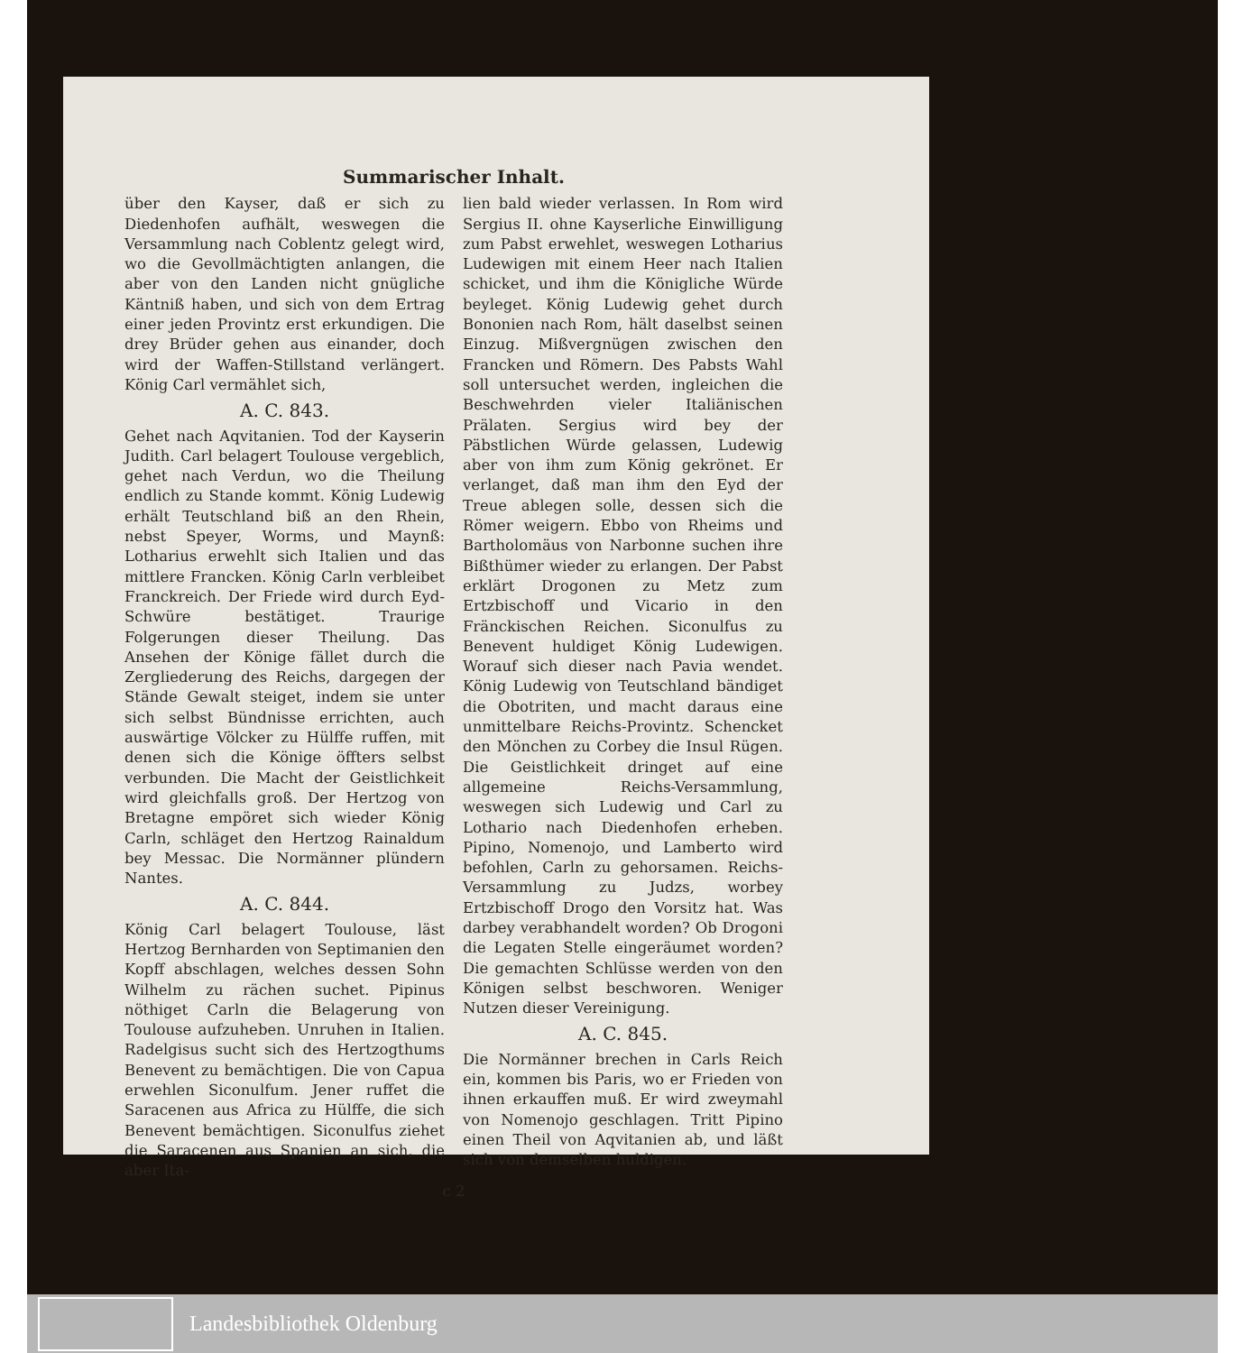Summarischer Inhalt.
über den Kayser, daß er sich zu Diedenhofen aufhält, weswegen die Versammlung nach Coblentz gelegt wird, wo die Gevollmächtigten anlangen, die aber von den Landen nicht gnügliche Käntniß haben, und sich von dem Ertrag einer jeden Provintz erst erkundigen. Die drey Brüder gehen aus einander, doch wird der Waffen-Stillstand verlängert. König Carl vermählet sich,
A. C. 843.
Gehet nach Aqvitanien. Tod der Kayserin Judith. Carl belagert Toulouse vergeblich, gehet nach Verdun, wo die Theilung endlich zu Stande kommt. König Ludewig erhält Teutschland biß an den Rhein, nebst Speyer, Worms, und Maynß: Lotharius erwehlt sich Italien und das mittlere Francken. König Carln verbleibet Franckreich. Der Friede wird durch Eyd-Schwüre bestätiget. Traurige Folgerungen dieser Theilung. Das Ansehen der Könige fället durch die Zergliederung des Reichs, dargegen der Stände Gewalt steiget, indem sie unter sich selbst Bündnisse errichten, auch auswärtige Völcker zu Hülffe ruffen, mit denen sich die Könige öffters selbst verbunden. Die Macht der Geistlichkeit wird gleichfalls groß. Der Hertzog von Bretagne empöret sich wieder König Carln, schläget den Hertzog Rainaldum bey Messac. Die Normänner plündern Nantes.
A. C. 844.
König Carl belagert Toulouse, läst Hertzog Bernharden von Septimanien den Kopff abschlagen, welches dessen Sohn Wilhelm zu rächen suchet. Pipinus nöthiget Carln die Belagerung von Toulouse aufzuheben. Unruhen in Italien. Radelgisus sucht sich des Hertzogthums Benevent zu bemächtigen. Die von Capua erwehlen Siconulfum. Jener ruffet die Saracenen aus Africa zu Hülffe, die sich Benevent bemächtigen. Siconulfus ziehet die Saracenen aus Spanien an sich, die aber Ita-
lien bald wieder verlassen. In Rom wird Sergius II. ohne Kayserliche Einwilligung zum Pabst erwehlet, weswegen Lotharius Ludewigen mit einem Heer nach Italien schicket, und ihm die Königliche Würde beyleget. König Ludewig gehet durch Bononien nach Rom, hält daselbst seinen Einzug. Mißvergnügen zwischen den Francken und Römern. Des Pabsts Wahl soll untersuchet werden, ingleichen die Beschwehrden vieler Italiänischen Prälaten. Sergius wird bey der Päbstlichen Würde gelassen, Ludewig aber von ihm zum König gekrönet. Er verlanget, daß man ihm den Eyd der Treue ablegen solle, dessen sich die Römer weigern. Ebbo von Rheims und Bartholomäus von Narbonne suchen ihre Bißthümer wieder zu erlangen. Der Pabst erklärt Drogonen zu Metz zum Ertzbischoff und Vicario in den Fränckischen Reichen. Siconulfus zu Benevent huldiget König Ludewigen. Worauf sich dieser nach Pavia wendet. König Ludewig von Teutschland bändiget die Obotriten, und macht daraus eine unmittelbare Reichs-Provintz. Schencket den Mönchen zu Corbey die Insul Rügen. Die Geistlichkeit dringet auf eine allgemeine Reichs-Versammlung, weswegen sich Ludewig und Carl zu Lothario nach Diedenhofen erheben. Pipino, Nomenojo, und Lamberto wird befohlen, Carln zu gehorsamen. Reichs-Versammlung zu Judzs, worbey Ertzbischoff Drogo den Vorsitz hat. Was darbey verabhandelt worden? Ob Drogoni die Legaten Stelle eingeräumet worden? Die gemachten Schlüsse werden von den Königen selbst beschworen. Weniger Nutzen dieser Vereinigung.
A. C. 845.
Die Normänner brechen in Carls Reich ein, kommen bis Paris, wo er Frieden von ihnen erkauffen muß. Er wird zweymahl von Nomenojo geschlagen. Tritt Pipino einen Theil von Aqvitanien ab, und läßt sich von demselben huldigen.
c 2
Landesbibliothek Oldenburg